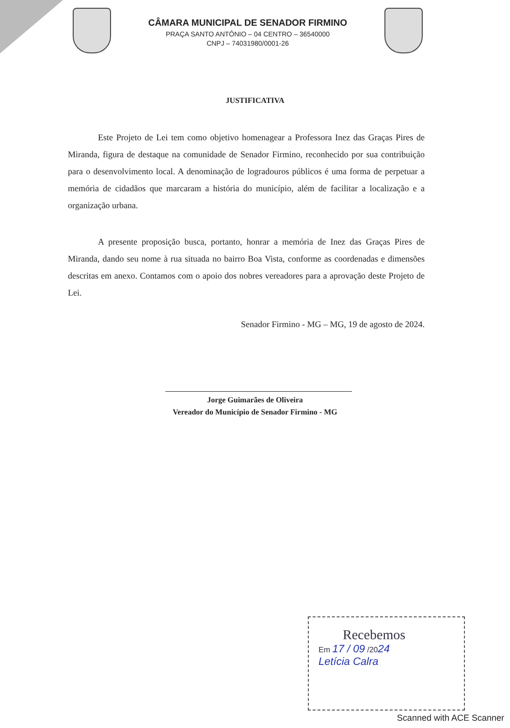CÂMARA MUNICIPAL DE SENADOR FIRMINO
PRAÇA SANTO ANTÔNIO – 04 CENTRO – 36540000
CNPJ – 74031980/0001-26
JUSTIFICATIVA
Este Projeto de Lei tem como objetivo homenagear a Professora Inez das Graças Pires de Miranda, figura de destaque na comunidade de Senador Firmino, reconhecido por sua contribuição para o desenvolvimento local. A denominação de logradouros públicos é uma forma de perpetuar a memória de cidadãos que marcaram a história do município, além de facilitar a localização e a organização urbana.
A presente proposição busca, portanto, honrar a memória de Inez das Graças Pires de Miranda, dando seu nome à rua situada no bairro Boa Vista, conforme as coordenadas e dimensões descritas em anexo. Contamos com o apoio dos nobres vereadores para a aprovação deste Projeto de Lei.
Senador Firmino - MG – MG, 19 de agosto de 2024.
Jorge Guimarães de Oliveira
Vereador do Município de Senador Firmino - MG
Recebemos
Em 17 / 09 /2024
Letícia Calra
Scanned with ACE Scanner